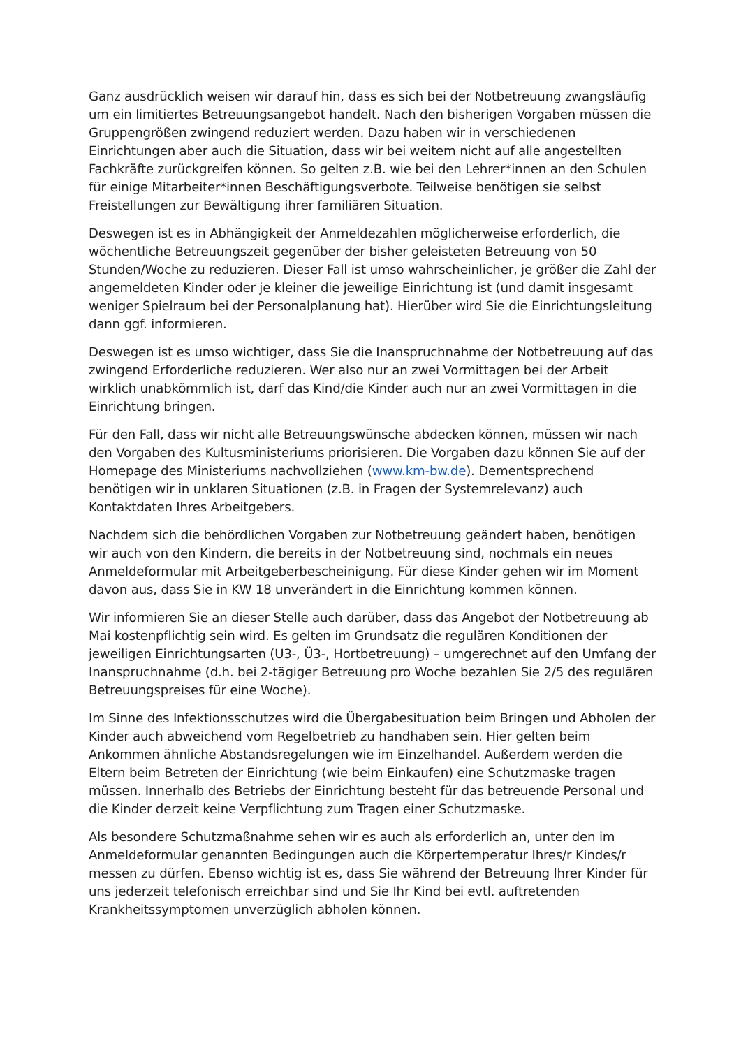Ganz ausdrücklich weisen wir darauf hin, dass es sich bei der Notbetreuung zwangsläufig um ein limitiertes Betreuungsangebot handelt. Nach den bisherigen Vorgaben müssen die Gruppengrößen zwingend reduziert werden. Dazu haben wir in verschiedenen Einrichtungen aber auch die Situation, dass wir bei weitem nicht auf alle angestellten Fachkräfte zurückgreifen können. So gelten z.B. wie bei den Lehrer*innen an den Schulen für einige Mitarbeiter*innen Beschäftigungsverbote. Teilweise benötigen sie selbst Freistellungen zur Bewältigung ihrer familiären Situation.
Deswegen ist es in Abhängigkeit der Anmeldezahlen möglicherweise erforderlich, die wöchentliche Betreuungszeit gegenüber der bisher geleisteten Betreuung von 50 Stunden/Woche zu reduzieren. Dieser Fall ist umso wahrscheinlicher, je größer die Zahl der angemeldeten Kinder oder je kleiner die jeweilige Einrichtung ist (und damit insgesamt weniger Spielraum bei der Personalplanung hat). Hierüber wird Sie die Einrichtungsleitung dann ggf. informieren.
Deswegen ist es umso wichtiger, dass Sie die Inanspruchnahme der Notbetreuung auf das zwingend Erforderliche reduzieren. Wer also nur an zwei Vormittagen bei der Arbeit wirklich unabkömmlich ist, darf das Kind/die Kinder auch nur an zwei Vormittagen in die Einrichtung bringen.
Für den Fall, dass wir nicht alle Betreuungswünsche abdecken können, müssen wir nach den Vorgaben des Kultusministeriums priorisieren. Die Vorgaben dazu können Sie auf der Homepage des Ministeriums nachvollziehen (www.km-bw.de). Dementsprechend benötigen wir in unklaren Situationen (z.B. in Fragen der Systemrelevanz) auch Kontaktdaten Ihres Arbeitgebers.
Nachdem sich die behördlichen Vorgaben zur Notbetreuung geändert haben, benötigen wir auch von den Kindern, die bereits in der Notbetreuung sind, nochmals ein neues Anmeldeformular mit Arbeitgeberbescheinigung. Für diese Kinder gehen wir im Moment davon aus, dass Sie in KW 18 unverändert in die Einrichtung kommen können.
Wir informieren Sie an dieser Stelle auch darüber, dass das Angebot der Notbetreuung ab Mai kostenpflichtig sein wird. Es gelten im Grundsatz die regulären Konditionen der jeweiligen Einrichtungsarten (U3-, Ü3-, Hortbetreuung) – umgerechnet auf den Umfang der Inanspruchnahme (d.h. bei 2-tägiger Betreuung pro Woche bezahlen Sie 2/5 des regulären Betreuungspreises für eine Woche).
Im Sinne des Infektionsschutzes wird die Übergabesituation beim Bringen und Abholen der Kinder auch abweichend vom Regelbetrieb zu handhaben sein. Hier gelten beim Ankommen ähnliche Abstandsregelungen wie im Einzelhandel. Außerdem werden die Eltern beim Betreten der Einrichtung (wie beim Einkaufen) eine Schutzmaske tragen müssen. Innerhalb des Betriebs der Einrichtung besteht für das betreuende Personal und die Kinder derzeit keine Verpflichtung zum Tragen einer Schutzmaske.
Als besondere Schutzmaßnahme sehen wir es auch als erforderlich an, unter den im Anmeldeformular genannten Bedingungen auch die Körpertemperatur Ihres/r Kindes/r messen zu dürfen. Ebenso wichtig ist es, dass Sie während der Betreuung Ihrer Kinder für uns jederzeit telefonisch erreichbar sind und Sie Ihr Kind bei evtl. auftretenden Krankheitssymptomen unverzüglich abholen können.